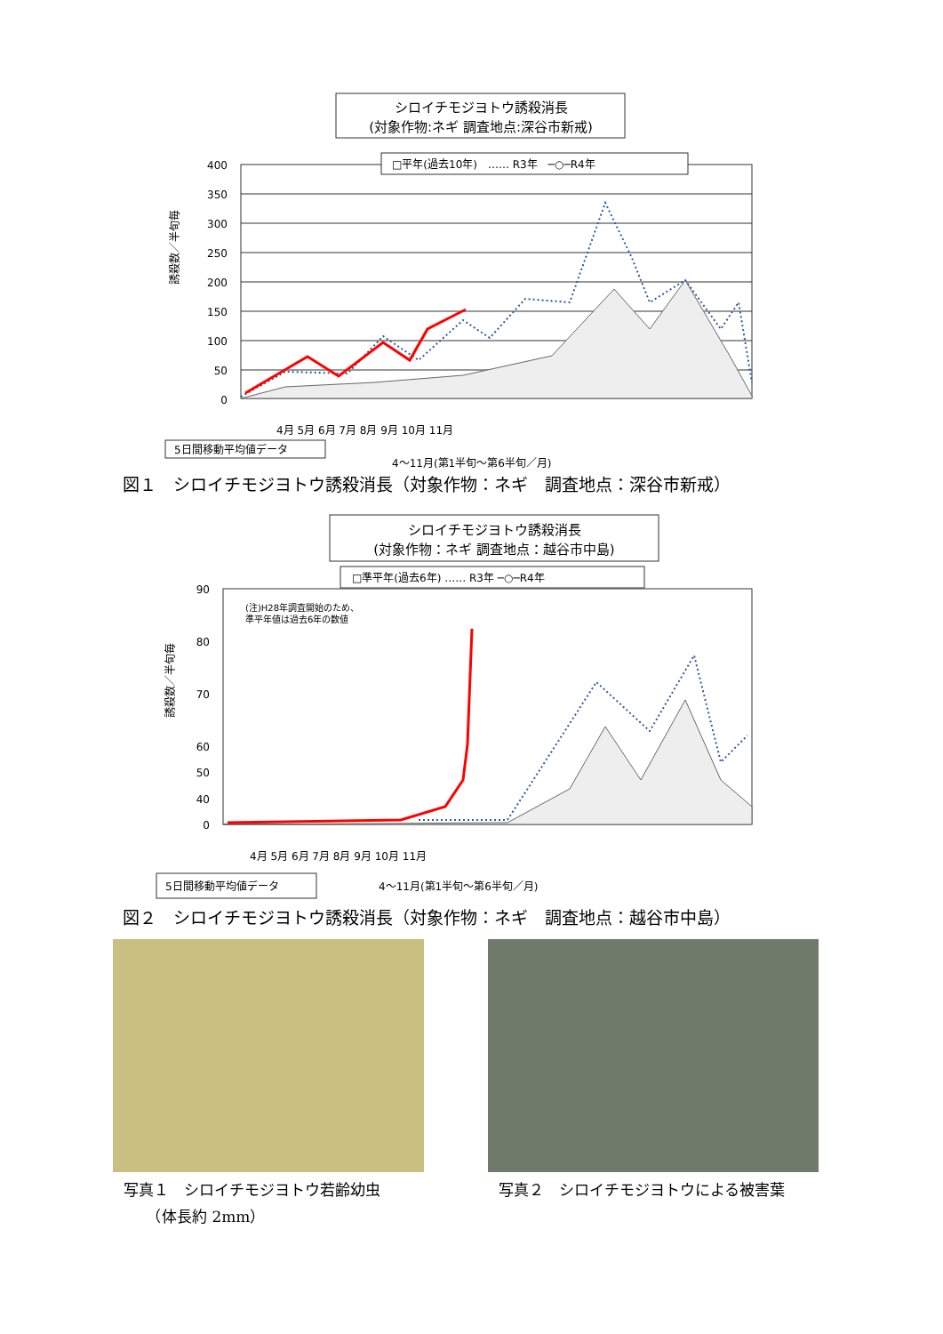シロイチモジヨトウ誘殺消長
(対象作物:ネギ 調査地点:深谷市新戒)
□平年(過去10年)　…… R3年　─○─R4年
400
350
300
250
200
150
100
50
0
誘殺数／半旬毎
4月 5月 6月 7月 8月 9月 10月 11月
5日間移動平均値データ
4〜11月(第1半旬〜第6半旬／月)
図１　シロイチモジヨトウ誘殺消長（対象作物：ネギ　調査地点：深谷市新戒）
シロイチモジヨトウ誘殺消長
(対象作物：ネギ 調査地点：越谷市中島)
□準平年(過去6年) …… R3年 ─○─R4年
(注)H28年調査開始のため、
準平年値は過去6年の数値
90
80
70
60
50
40
0
誘殺数／半旬毎
4月 5月 6月 7月 8月 9月 10月 11月
5日間移動平均値データ
4〜11月(第1半旬〜第6半旬／月)
図２　シロイチモジヨトウ誘殺消長（対象作物：ネギ　調査地点：越谷市中島）
写真１　シロイチモジヨトウ若齢幼虫
　　（体長約 2mm）
写真２　シロイチモジヨトウによる被害葉